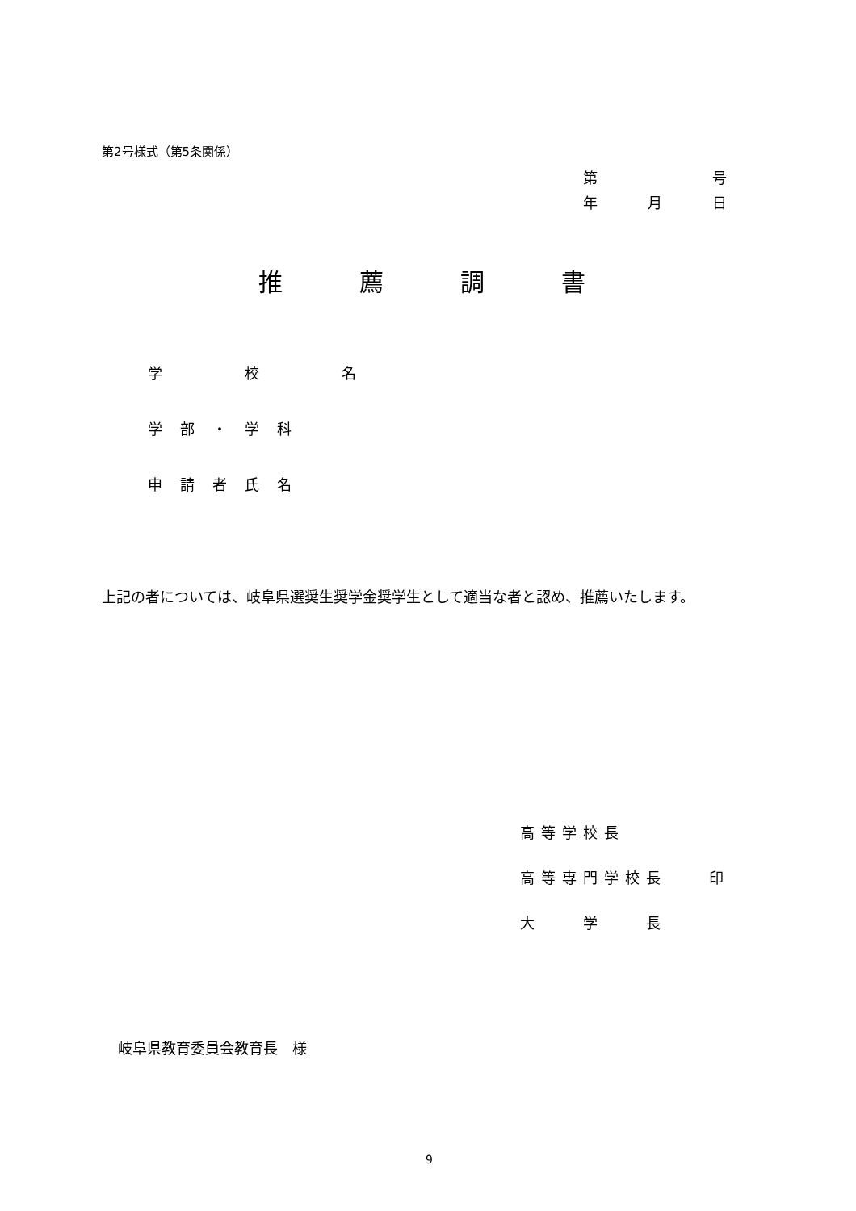第2号様式（第5条関係）
第 号
年 月 日
推薦調書
学　　校　　名
学部・学科
申請者氏名
上記の者については、岐阜県選奨生奨学金奨学生として適当な者と認め、推薦いたします。
高等学校長
高等専門学校長　　印
大　　学　　長
岐阜県教育委員会教育長　様
9